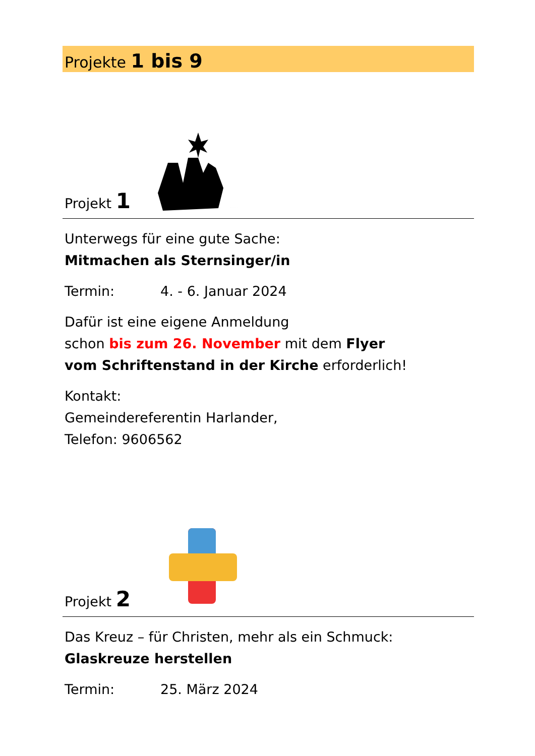Projekte 1 bis 9
Projekt 1
Unterwegs für eine gute Sache:
Mitmachen als Sternsinger/in
Termin: 4. - 6. Januar 2024
Dafür ist eine eigene Anmeldung
schon bis zum 26. November mit dem Flyer
vom Schriftenstand in der Kirche erforderlich!
Kontakt:
Gemeindereferentin Harlander,
Telefon: 9606562
Projekt 2
Das Kreuz – für Christen, mehr als ein Schmuck:
Glaskreuze herstellen
Termin: 25. März 2024